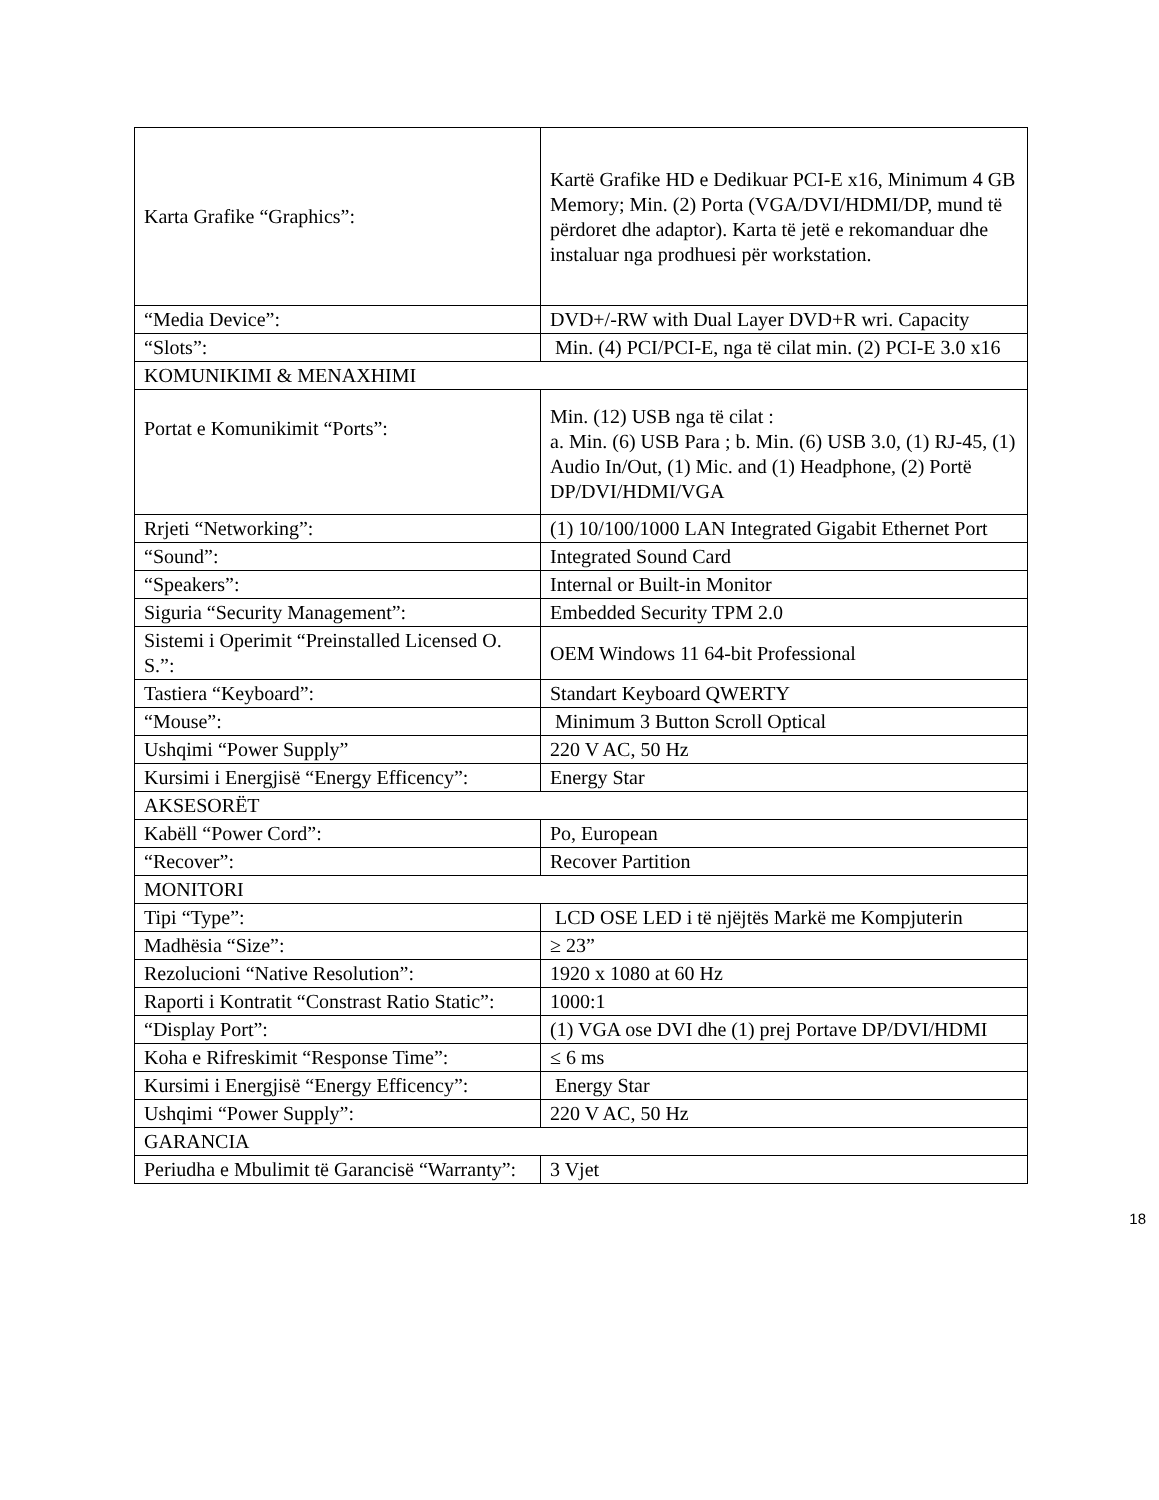| Karta Grafike “Graphics”: | Kartë Grafike HD e Dedikuar PCI-E x16, Minimum 4 GB Memory; Min. (2) Porta (VGA/DVI/HDMI/DP, mund të përdoret dhe adaptor). Karta të jetë e rekomanduar dhe instaluar nga prodhuesi për workstation. |
| “Media Device”: | DVD+/-RW with Dual Layer DVD+R wri. Capacity |
| “Slots”: | Min. (4) PCI/PCI-E, nga të cilat min. (2) PCI-E 3.0 x16 |
| KOMUNIKIMI & MENAXHIMI | |
| Portat e Komunikimit “Ports”: | Min. (12) USB nga të cilat : a. Min. (6) USB Para ; b. Min. (6) USB 3.0, (1) RJ-45, (1) Audio In/Out, (1) Mic. and (1) Headphone, (2) Portë DP/DVI/HDMI/VGA |
| Rrjeti “Networking”: | (1) 10/100/1000 LAN Integrated Gigabit Ethernet Port |
| “Sound”: | Integrated Sound Card |
| “Speakers”: | Internal or Built-in Monitor |
| Siguria “Security Management”: | Embedded Security TPM 2.0 |
| Sistemi i Operimit “Preinstalled Licensed O. S.”: | OEM Windows 11 64-bit Professional |
| Tastiera “Keyboard”: | Standart Keyboard QWERTY |
| “Mouse”: | Minimum 3 Button Scroll Optical |
| Ushqimi “Power Supply” | 220 V AC, 50 Hz |
| Kursimi i Energjisë “Energy Efficency”: | Energy Star |
| AKSESORËT | |
| Kabëll “Power Cord”: | Po, European |
| “Recover”: | Recover Partition |
| MONITORI | |
| Tipi “Type”: | LCD OSE LED i të njëjtës Markë me Kompjuterin |
| Madhësia “Size”: | ≥ 23” |
| Rezolucioni “Native Resolution”: | 1920 x 1080 at 60 Hz |
| Raporti i Kontratit “Constrast Ratio Static”: | 1000:1 |
| “Display Port”: | (1) VGA ose DVI dhe (1) prej Portave DP/DVI/HDMI |
| Koha e Rifreskimit “Response Time”: | ≤ 6 ms |
| Kursimi i Energjisë “Energy Efficency”: | Energy Star |
| Ushqimi “Power Supply”: | 220 V AC, 50 Hz |
| GARANCIA | |
| Periudha e Mbulimit të Garancisë “Warranty”: | 3 Vjet |
18